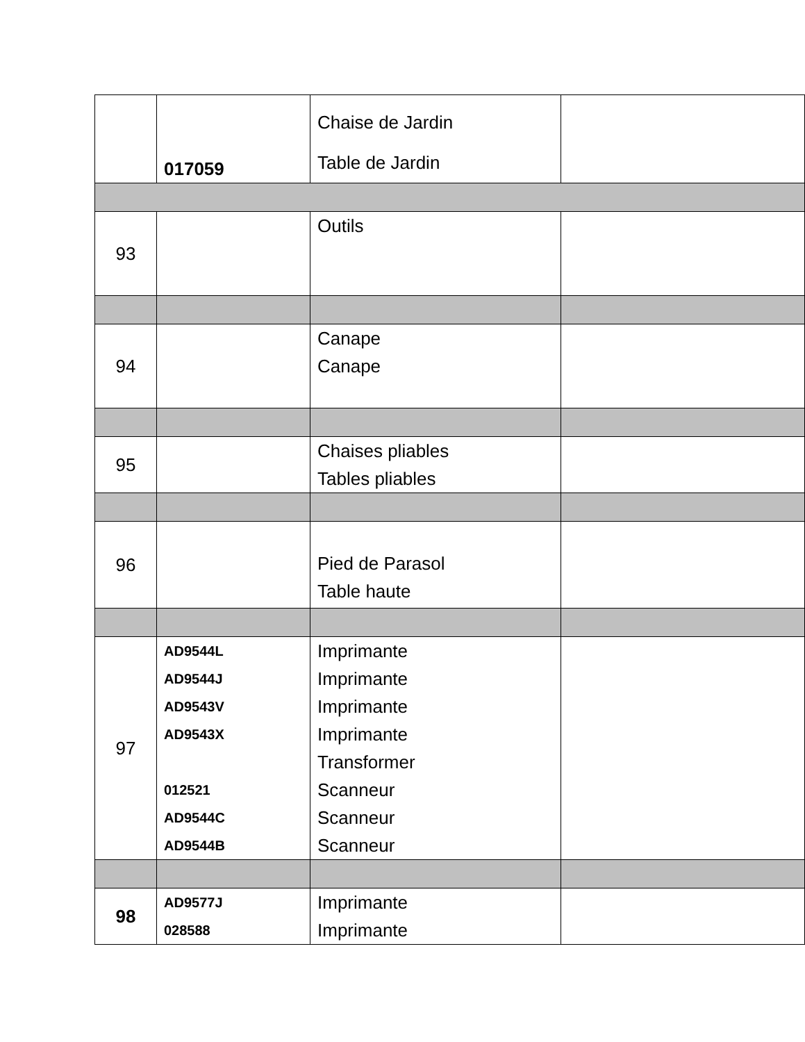| | 017059 | Chaise de Jardin Table de Jardin | |
| 93 | | Outils | |
| 94 | | Canape Canape | |
| 95 | | Chaises pliables Tables pliables | |
| 96 | | Pied de Parasol Table haute | |
| 97 | AD9544L AD9544J AD9543V AD9543X 012521 AD9544C AD9544B | Imprimante Imprimante Imprimante Imprimante Transformer Scanneur Scanneur Scanneur | |
| 98 | AD9577J 028588 | Imprimante Imprimante | |